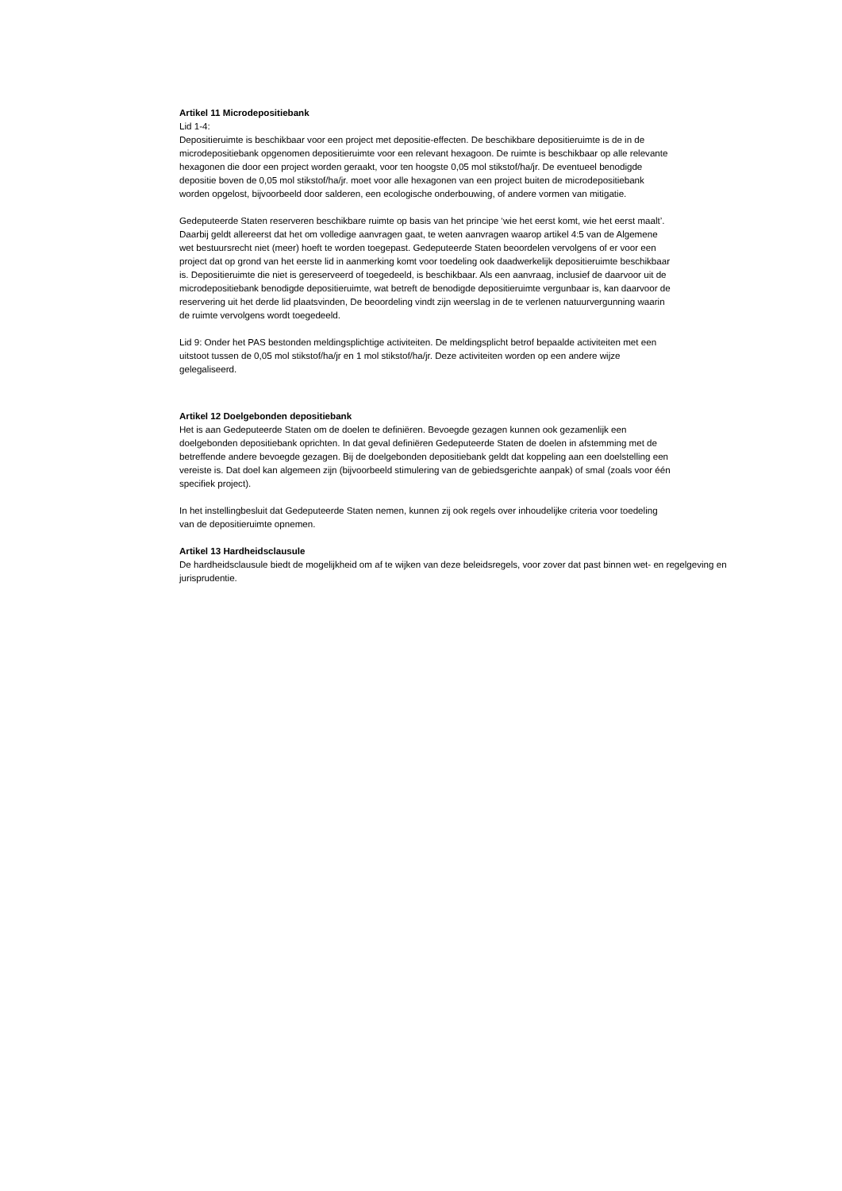Artikel 11 Microdepositiebank
Lid 1-4:
Depositieruimte is beschikbaar voor een project met depositie-effecten. De beschikbare depositieruimte is de in de microdepositiebank opgenomen depositieruimte voor een relevant hexagoon. De ruimte is beschikbaar op alle relevante hexagonen die door een project worden geraakt, voor ten hoogste 0,05 mol stikstof/ha/jr. De eventueel benodigde depositie boven de 0,05 mol stikstof/ha/jr. moet voor alle hexagonen van een project buiten de microdepositiebank worden opgelost, bijvoorbeeld door salderen, een ecologische onderbouwing, of andere vormen van mitigatie.
Gedeputeerde Staten reserveren beschikbare ruimte op basis van het principe ‘wie het eerst komt, wie het eerst maalt’. Daarbij geldt allereerst dat het om volledige aanvragen gaat, te weten aanvragen waarop artikel 4:5 van de Algemene wet bestuursrecht niet (meer) hoeft te worden toegepast. Gedeputeerde Staten beoordelen vervolgens of er voor een project dat op grond van het eerste lid in aanmerking komt voor toedeling ook daadwerkelijk depositieruimte beschikbaar is. Depositieruimte die niet is gereserveerd of toegedeeld, is beschikbaar. Als een aanvraag, inclusief de daarvoor uit de microdepositiebank benodigde depositieruimte, wat betreft de benodigde depositieruimte vergunbaar is, kan daarvoor de reservering uit het derde lid plaatsvinden, De beoordeling vindt zijn weerslag in de te verlenen natuurvergunning waarin de ruimte vervolgens wordt toegedeeld.
Lid 9: Onder het PAS bestonden meldingsplichtige activiteiten. De meldingsplicht betrof bepaalde activiteiten met een uitstoot tussen de 0,05 mol stikstof/ha/jr en 1 mol stikstof/ha/jr. Deze activiteiten worden op een andere wijze gelegaliseerd.
Artikel 12 Doelgebonden depositiebank
Het is aan Gedeputeerde Staten om de doelen te definiëren. Bevoegde gezagen kunnen ook gezamenlijk een doelgebonden depositiebank oprichten. In dat geval definiëren Gedeputeerde Staten de doelen in afstemming met de betreffende andere bevoegde gezagen. Bij de doelgebonden depositiebank geldt dat koppeling aan een doelstelling een vereiste is. Dat doel kan algemeen zijn (bijvoorbeeld stimulering van de gebiedsgerichte aanpak) of smal (zoals voor één specifiek project).
In het instellingbesluit dat Gedeputeerde Staten nemen, kunnen zij ook regels over inhoudelijke criteria voor toedeling van de depositieruimte opnemen.
Artikel 13 Hardheidsclausule
De hardheidsclausule biedt de mogelijkheid om af te wijken van deze beleidsregels, voor zover dat past binnen wet- en regelgeving en jurisprudentie.